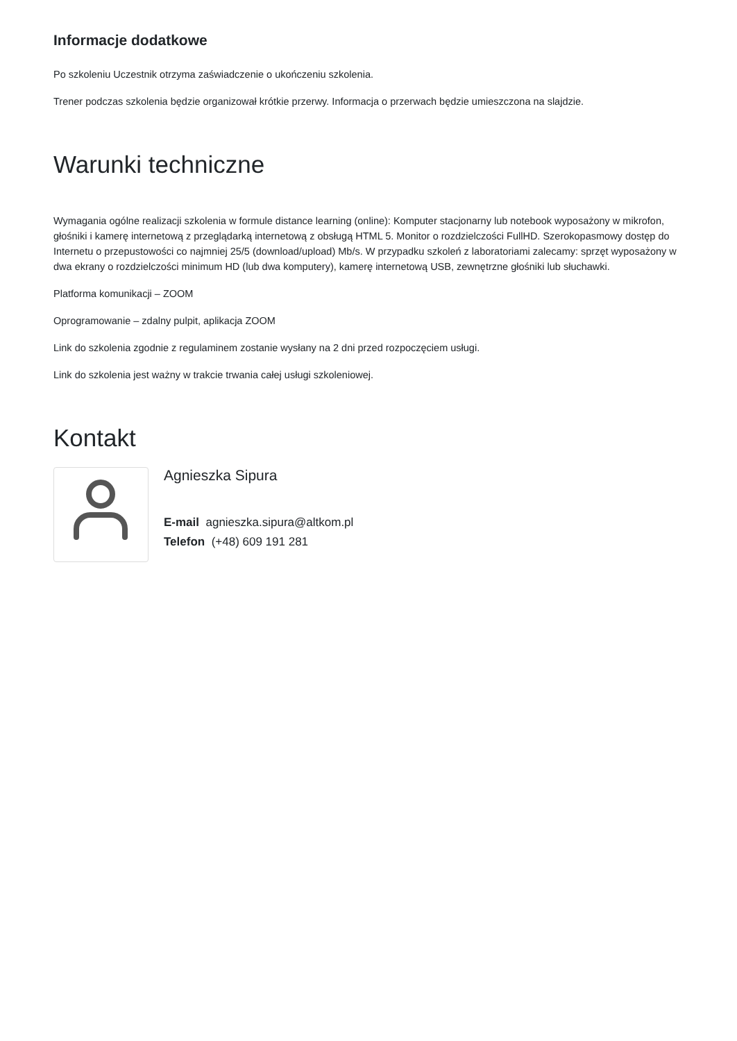Informacje dodatkowe
Po szkoleniu Uczestnik otrzyma zaświadczenie o ukończeniu szkolenia.
Trener podczas szkolenia będzie organizował krótkie przerwy. Informacja o przerwach będzie umieszczona na slajdzie.
Warunki techniczne
Wymagania ogólne realizacji szkolenia w formule distance learning (online): Komputer stacjonarny lub notebook wyposażony w mikrofon, głośniki i kamerę internetową z przeglądarką internetową z obsługą HTML 5. Monitor o rozdzielczości FullHD. Szerokopasmowy dostęp do Internetu o przepustowości co najmniej 25/5 (download/upload) Mb/s. W przypadku szkoleń z laboratoriami zalecamy: sprzęt wyposażony w dwa ekrany o rozdzielczości minimum HD (lub dwa komputery), kamerę internetową USB, zewnętrzne głośniki lub słuchawki.
Platforma komunikacji – ZOOM
Oprogramowanie – zdalny pulpit, aplikacja ZOOM
Link do szkolenia zgodnie z regulaminem zostanie wysłany na 2 dni przed rozpoczęciem usługi.
Link do szkolenia jest ważny w trakcie trwania całej usługi szkoleniowej.
Kontakt
Agnieszka Sipura
E-mail agnieszka.sipura@altkom.pl
Telefon (+48) 609 191 281